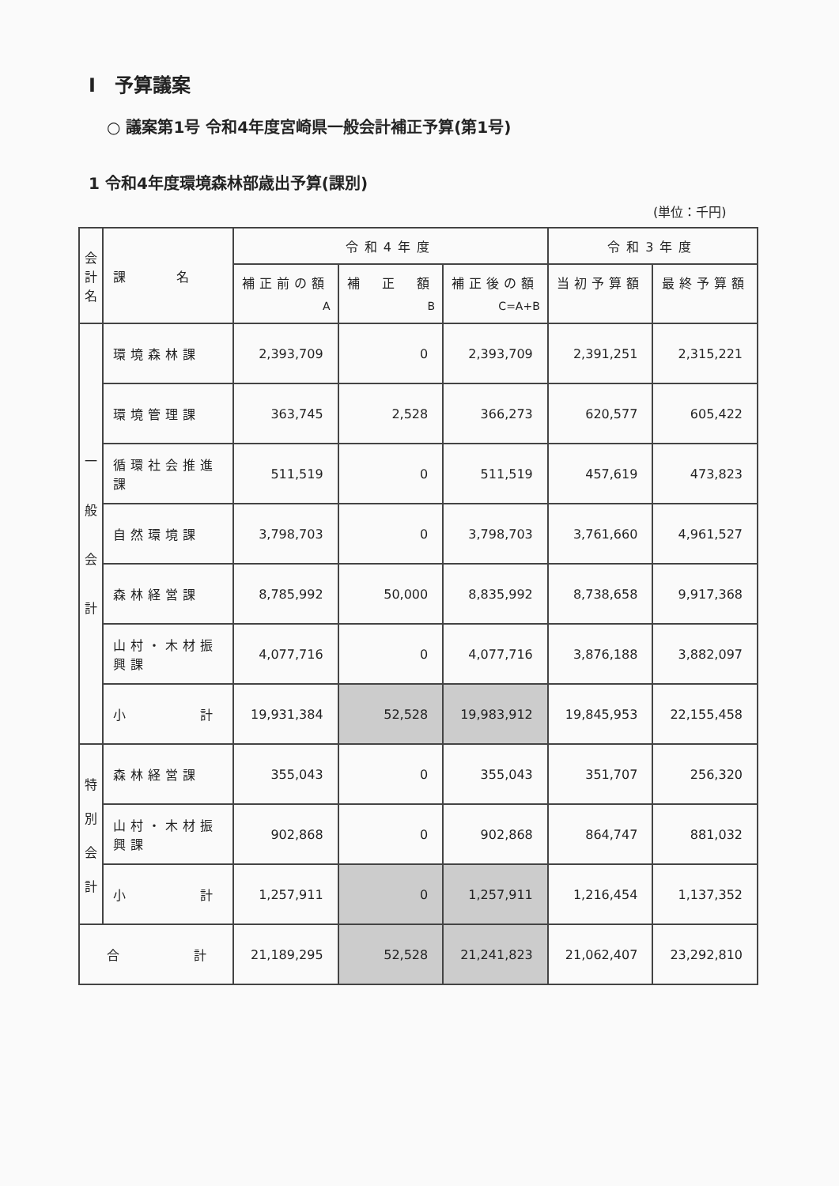Ⅰ　予算議案
○ 議案第1号 令和4年度宮崎県一般会計補正予算(第1号)
1 令和4年度環境森林部歳出予算(課別)
(単位：千円)
| 会計名 | 課 名 | 令和4年度 | | | 令和3年度 | |
| --- | --- | --- | --- | --- | --- | --- |
| | | 補正前の額 A | 補 正 額 B | 補正後の額 C=A+B | 当初予算額 | 最終予算額 |
| 一 般 会 計 | 環境森林課 | 2,393,709 | 0 | 2,393,709 | 2,391,251 | 2,315,221 |
| | 環境管理課 | 363,745 | 2,528 | 366,273 | 620,577 | 605,422 |
| | 循環社会推進課 | 511,519 | 0 | 511,519 | 457,619 | 473,823 |
| | 自然環境課 | 3,798,703 | 0 | 3,798,703 | 3,761,660 | 4,961,527 |
| | 森林経営課 | 8,785,992 | 50,000 | 8,835,992 | 8,738,658 | 9,917,368 |
| | 山村・木材振興課 | 4,077,716 | 0 | 4,077,716 | 3,876,188 | 3,882,097 |
| | 小 計 | 19,931,384 | 52,528 | 19,983,912 | 19,845,953 | 22,155,458 |
| 特 別 会 計 | 森林経営課 | 355,043 | 0 | 355,043 | 351,707 | 256,320 |
| | 山村・木材振興課 | 902,868 | 0 | 902,868 | 864,747 | 881,032 |
| | 小 計 | 1,257,911 | 0 | 1,257,911 | 1,216,454 | 1,137,352 |
| 合 計 | | 21,189,295 | 52,528 | 21,241,823 | 21,062,407 | 23,292,810 |